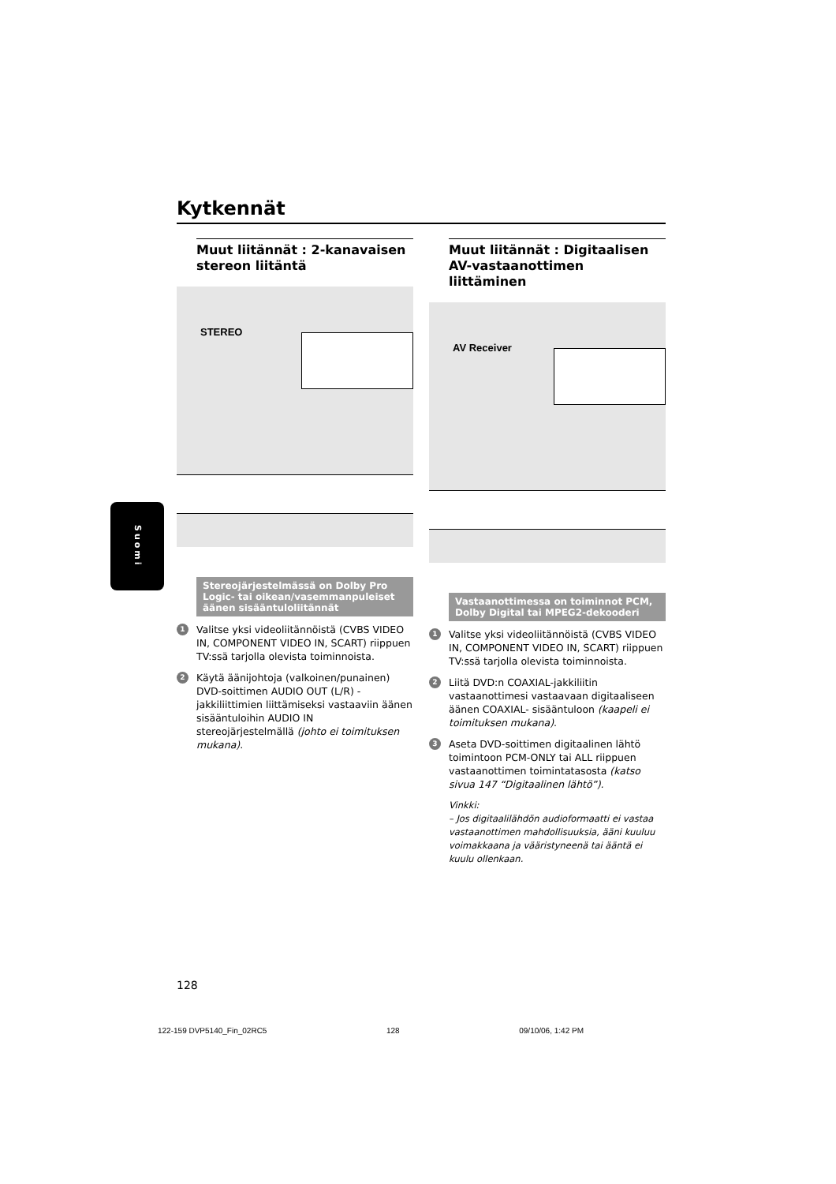Kytkennät
Suomi
Muut liitännät : 2-kanavaisen stereon liitäntä
STEREO
Stereojärjestelmässä on Dolby Pro Logic- tai oikean/vasemmanpuleiset äänen sisääntuloliitännät
1 Valitse yksi videoliitännöistä (CVBS VIDEO IN, COMPONENT VIDEO IN, SCART) riippuen TV:ssä tarjolla olevista toiminnoista.
2 Käytä äänijohtoja (valkoinen/punainen) DVD-soittimen AUDIO OUT (L/R) -jakkiliittimien liittämiseksi vastaaviin äänen sisääntuloihin AUDIO IN stereojärjestelmällä (johto ei toimituksen mukana).
Muut liitännät : Digitaalisen AV-vastaanottimen liittäminen
AV Receiver
Vastaanottimessa on toiminnot PCM, Dolby Digital tai MPEG2-dekooderi
1 Valitse yksi videoliitännöistä (CVBS VIDEO IN, COMPONENT VIDEO IN, SCART) riippuen TV:ssä tarjolla olevista toiminnoista.
2 Liitä DVD:n COAXIAL-jakkiliitin vastaanottimesi vastaavaan digitaaliseen äänen COAXIAL- sisääntuloon (kaapeli ei toimituksen mukana).
3 Aseta DVD-soittimen digitaalinen lähtö toimintoon PCM-ONLY tai ALL riippuen vastaanottimen toimintatasosta (katso sivua 147 “Digitaalinen lähtö”).
Vinkki:
– Jos digitaalilähdön audioformaatti ei vastaa vastaanottimen mahdollisuuksia, ääni kuuluu voimakkaana ja vääristyneenä tai ääntä ei kuulu ollenkaan.
128
122-159 DVP5140_Fin_02RC5 128 09/10/06, 1:42 PM